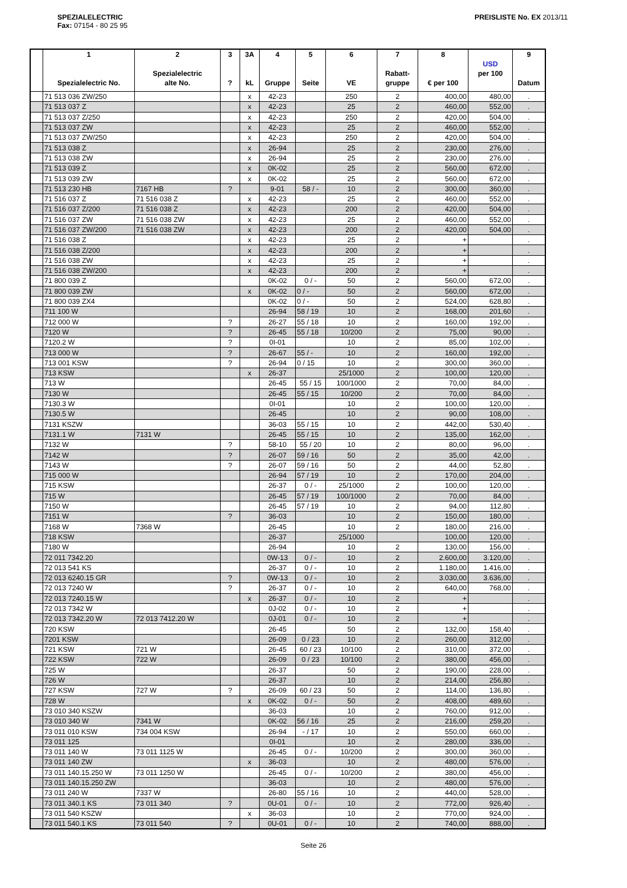SPEZIALELECTRIC
Fax: 07154 - 80 25 95
PREISLISTE No. EX 2013/11
| | 1 Spezialelectric No. | 2 Spezialelectric alte No. | 3 ? | 3A kL | 4 Gruppe | 5 Seite | 6 VE | 7 Rabatt- gruppe | 8 € per 100 | USD per 100 | 9 Datum |
| --- | --- | --- | --- | --- | --- | --- | --- | --- | --- | --- | --- |
| | 71 513 036 ZW/250 | | | x | 42-23 | | 250 | 2 | 400,00 | 480,00 | . |
| | 71 513 037 Z | | | x | 42-23 | | 25 | 2 | 460,00 | 552,00 | . |
| | 71 513 037 Z/250 | | | x | 42-23 | | 250 | 2 | 420,00 | 504,00 | . |
| | 71 513 037 ZW | | | x | 42-23 | | 25 | 2 | 460,00 | 552,00 | . |
| | 71 513 037 ZW/250 | | | x | 42-23 | | 250 | 2 | 420,00 | 504,00 | . |
| | 71 513 038 Z | | | x | 26-94 | | 25 | 2 | 230,00 | 276,00 | . |
| | 71 513 038 ZW | | | x | 26-94 | | 25 | 2 | 230,00 | 276,00 | . |
| | 71 513 039 Z | | | x | 0K-02 | | 25 | 2 | 560,00 | 672,00 | . |
| | 71 513 039 ZW | | | x | 0K-02 | | 25 | 2 | 560,00 | 672,00 | . |
| | 71 513 230 HB | 7167 HB | ? | | 9-01 | 58 / - | 10 | 2 | 300,00 | 360,00 | . |
| | 71 516 037 Z | 71 516 038 Z | | x | 42-23 | | 25 | 2 | 460,00 | 552,00 | . |
| | 71 516 037 Z/200 | 71 516 038 Z | | x | 42-23 | | 200 | 2 | 420,00 | 504,00 | . |
| | 71 516 037 ZW | 71 516 038 ZW | | x | 42-23 | | 25 | 2 | 460,00 | 552,00 | . |
| | 71 516 037 ZW/200 | 71 516 038 ZW | | x | 42-23 | | 200 | 2 | 420,00 | 504,00 | . |
| | 71 516 038 Z | | | x | 42-23 | | 25 | 2 | + | | . |
| | 71 516 038 Z/200 | | | x | 42-23 | | 200 | 2 | + | | . |
| | 71 516 038 ZW | | | x | 42-23 | | 25 | 2 | + | | . |
| | 71 516 038 ZW/200 | | | x | 42-23 | | 200 | 2 | + | | . |
| | 71 800 039 Z | | | | 0K-02 | 0 / - | 50 | 2 | 560,00 | 672,00 | . |
| | 71 800 039 ZW | | | x | 0K-02 | 0 / - | 50 | 2 | 560,00 | 672,00 | . |
| | 71 800 039 ZX4 | | | | 0K-02 | 0 / - | 50 | 2 | 524,00 | 628,80 | . |
| | 711 100 W | | | | 26-94 | 58 / 19 | 10 | 2 | 168,00 | 201,60 | . |
| | 712 000 W | | ? | | 26-27 | 55 / 18 | 10 | 2 | 160,00 | 192,00 | . |
| | 7120 W | | ? | | 26-45 | 55 / 18 | 10/200 | 2 | 75,00 | 90,00 | . |
| | 7120.2 W | | ? | | 0I-01 | | 10 | 2 | 85,00 | 102,00 | . |
| | 713 000 W | | ? | | 26-67 | 55 / - | 10 | 2 | 160,00 | 192,00 | . |
| | 713 001 KSW | | ? | | 26-94 | 0 / 15 | 10 | 2 | 300,00 | 360,00 | . |
| | 713 KSW | | | x | 26-37 | | 25/1000 | 2 | 100,00 | 120,00 | . |
| | 713 W | | | | 26-45 | 55 / 15 | 100/1000 | 2 | 70,00 | 84,00 | . |
| | 7130 W | | | | 26-45 | 55 / 15 | 10/200 | 2 | 70,00 | 84,00 | . |
| | 7130.3 W | | | | 0I-01 | | 10 | 2 | 100,00 | 120,00 | . |
| | 7130.5 W | | | | 26-45 | | 10 | 2 | 90,00 | 108,00 | . |
| | 7131 KSZW | | | | 36-03 | 55 / 15 | 10 | 2 | 442,00 | 530,40 | . |
| | 7131.1 W | 7131 W | | | 26-45 | 55 / 15 | 10 | 2 | 135,00 | 162,00 | . |
| | 7132 W | | ? | | 58-10 | 55 / 20 | 10 | 2 | 80,00 | 96,00 | . |
| | 7142 W | | ? | | 26-07 | 59 / 16 | 50 | 2 | 35,00 | 42,00 | . |
| | 7143 W | | ? | | 26-07 | 59 / 16 | 50 | 2 | 44,00 | 52,80 | . |
| | 715 000 W | | | | 26-94 | 57 / 19 | 10 | 2 | 170,00 | 204,00 | . |
| | 715 KSW | | | | 26-37 | 0 / - | 25/1000 | 2 | 100,00 | 120,00 | . |
| | 715 W | | | | 26-45 | 57 / 19 | 100/1000 | 2 | 70,00 | 84,00 | . |
| | 7150 W | | | | 26-45 | 57 / 19 | 10 | 2 | 94,00 | 112,80 | . |
| | 7151 W | | ? | | 36-03 | | 10 | 2 | 150,00 | 180,00 | . |
| | 7168 W | 7368 W | | | 26-45 | | 10 | 2 | 180,00 | 216,00 | . |
| | 718 KSW | | | | 26-37 | | 25/1000 | | 100,00 | 120,00 | . |
| | 7180 W | | | | 26-94 | | 10 | 2 | 130,00 | 156,00 | . |
| | 72 011 7342.20 | | | | 0W-13 | 0 / - | 10 | 2 | 2.600,00 | 3.120,00 | . |
| | 72 013 541 KS | | | | 26-37 | 0 / - | 10 | 2 | 1.180,00 | 1.416,00 | . |
| | 72 013 6240.15 GR | | ? | | 0W-13 | 0 / - | 10 | 2 | 3.030,00 | 3.636,00 | . |
| | 72 013 7240 W | | ? | | 26-37 | 0 / - | 10 | 2 | 640,00 | 768,00 | . |
| | 72 013 7240.15 W | | | x | 26-37 | 0 / - | 10 | 2 | + | | . |
| | 72 013 7342 W | | | | 0J-02 | 0 / - | 10 | 2 | + | | . |
| | 72 013 7342.20 W | 72 013 7412.20 W | | | 0J-01 | 0 / - | 10 | 2 | + | | . |
| | 720 KSW | | | | 26-45 | | 50 | 2 | 132,00 | 158,40 | . |
| | 7201 KSW | | | | 26-09 | 0 / 23 | 10 | 2 | 260,00 | 312,00 | . |
| | 721 KSW | 721 W | | | 26-45 | 60 / 23 | 10/100 | 2 | 310,00 | 372,00 | . |
| | 722 KSW | 722 W | | | 26-09 | 0 / 23 | 10/100 | 2 | 380,00 | 456,00 | . |
| | 725 W | | | | 26-37 | | 50 | 2 | 190,00 | 228,00 | . |
| | 726 W | | | | 26-37 | | 10 | 2 | 214,00 | 256,80 | . |
| | 727 KSW | 727 W | ? | | 26-09 | 60 / 23 | 50 | 2 | 114,00 | 136,80 | . |
| | 728 W | | | x | 0K-02 | 0 / - | 50 | 2 | 408,00 | 489,60 | . |
| | 73 010 340 KSZW | | | | 36-03 | | 10 | 2 | 760,00 | 912,00 | . |
| | 73 010 340 W | 7341 W | | | 0K-02 | 56 / 16 | 25 | 2 | 216,00 | 259,20 | . |
| | 73 011 010 KSW | 734 004 KSW | | | 26-94 | - / 17 | 10 | 2 | 550,00 | 660,00 | . |
| | 73 011 125 | | | | 0I-01 | | 10 | 2 | 280,00 | 336,00 | . |
| | 73 011 140 W | 73 011 1125 W | | | 26-45 | 0 / - | 10/200 | 2 | 300,00 | 360,00 | . |
| | 73 011 140 ZW | | | x | 36-03 | | 10 | 2 | 480,00 | 576,00 | . |
| | 73 011 140.15.250 W | 73 011 1250 W | | | 26-45 | 0 / - | 10/200 | 2 | 380,00 | 456,00 | . |
| | 73 011 140.15.250 ZW | | | | 36-03 | | 10 | 2 | 480,00 | 576,00 | . |
| | 73 011 240 W | 7337 W | | | 26-80 | 55 / 16 | 10 | 2 | 440,00 | 528,00 | . |
| | 73 011 340.1 KS | 73 011 340 | ? | | 0U-01 | 0 / - | 10 | 2 | 772,00 | 926,40 | . |
| | 73 011 540 KSZW | | | x | 36-03 | | 10 | 2 | 770,00 | 924,00 | . |
| | 73 011 540.1 KS | 73 011 540 | ? | | 0U-01 | 0 / - | 10 | 2 | 740,00 | 888,00 | . |
Seite 26